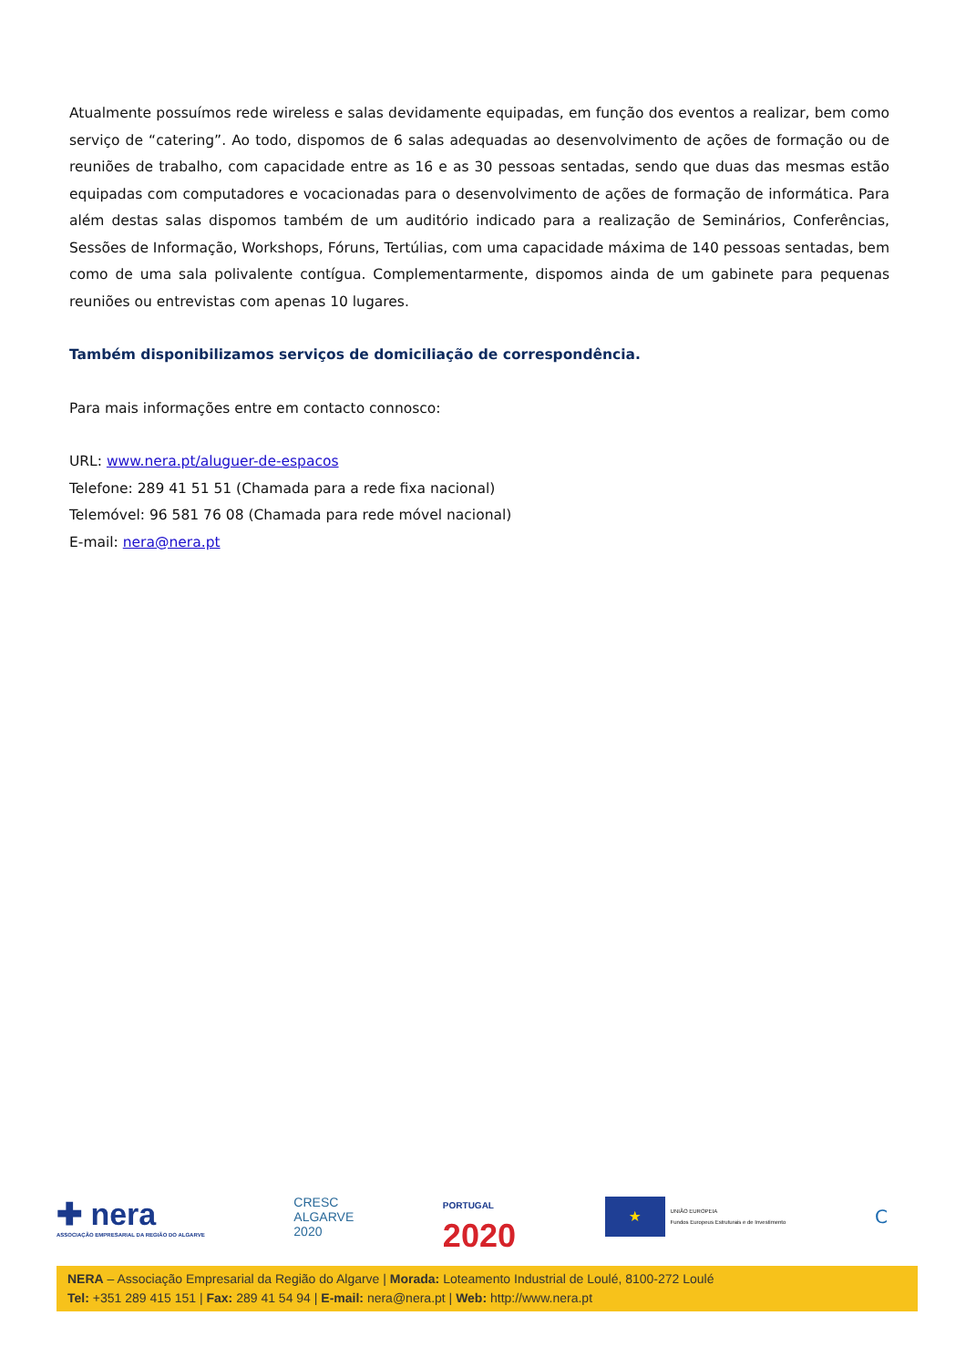Atualmente possuímos rede wireless e salas devidamente equipadas, em função dos eventos a realizar, bem como serviço de “catering”. Ao todo, dispomos de 6 salas adequadas ao desenvolvimento de ações de formação ou de reuniões de trabalho, com capacidade entre as 16 e as 30 pessoas sentadas, sendo que duas das mesmas estão equipadas com computadores e vocacionadas para o desenvolvimento de ações de formação de informática. Para além destas salas dispomos também de um auditório indicado para a realização de Seminários, Conferências, Sessões de Informação, Workshops, Fóruns, Tertúlias, com uma capacidade máxima de 140 pessoas sentadas, bem como de uma sala polivalente contígua. Complementarmente, dispomos ainda de um gabinete para pequenas reuniões ou entrevistas com apenas 10 lugares.
Também disponibilizamos serviços de domiciliação de correspondência.
Para mais informações entre em contacto connosco:
URL: www.nera.pt/aluguer-de-espacos
Telefone: 289 41 51 51 (Chamada para a rede fixa nacional)
Telemóvel: 96 581 76 08 (Chamada para rede móvel nacional)
E-mail: nera@nera.pt
✚ nera
ASSOCIAÇÃO EMPRESARIAL DA REGIÃO DO ALGARVE
CRESC
ALGARVE
2020
PORTUGAL
2020
★
UNIÃO EUROPEIA
Fundos Europeus Estruturais e de Investimento
C
NERA – Associação Empresarial da Região do Algarve | Morada: Loteamento Industrial de Loulé, 8100-272 Loulé
Tel: +351 289 415 151 | Fax: 289 41 54 94 | E-mail: nera@nera.pt | Web: http://www.nera.pt